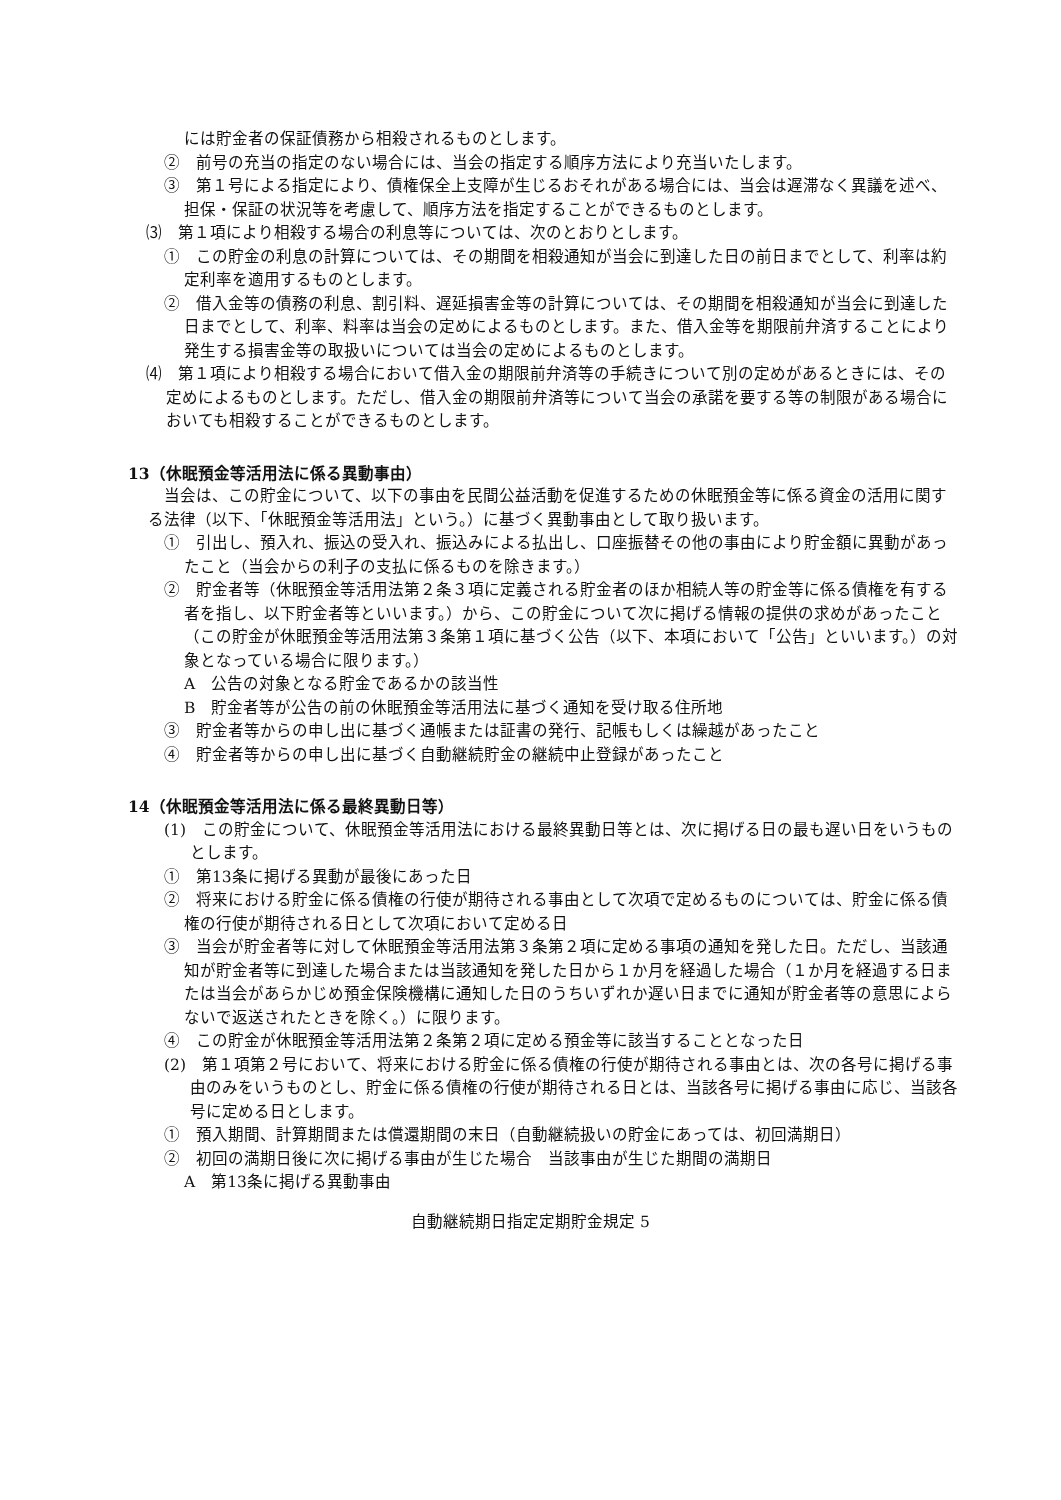には貯金者の保証債務から相殺されるものとします。
②　前号の充当の指定のない場合には、当会の指定する順序方法により充当いたします。
③　第１号による指定により、債権保全上支障が生じるおそれがある場合には、当会は遅滞なく異議を述べ、担保・保証の状況等を考慮して、順序方法を指定することができるものとします。
⑶　第１項により相殺する場合の利息等については、次のとおりとします。
①　この貯金の利息の計算については、その期間を相殺通知が当会に到達した日の前日までとして、利率は約定利率を適用するものとします。
②　借入金等の債務の利息、割引料、遅延損害金等の計算については、その期間を相殺通知が当会に到達した日までとして、利率、料率は当会の定めによるものとします。また、借入金等を期限前弁済することにより発生する損害金等の取扱いについては当会の定めによるものとします。
⑷　第１項により相殺する場合において借入金の期限前弁済等の手続きについて別の定めがあるときには、その定めによるものとします。ただし、借入金の期限前弁済等について当会の承諾を要する等の制限がある場合においても相殺することができるものとします。
13（休眠預金等活用法に係る異動事由）
当会は、この貯金について、以下の事由を民間公益活動を促進するための休眠預金等に係る資金の活用に関する法律（以下、「休眠預金等活用法」という。）に基づく異動事由として取り扱います。
①　引出し、預入れ、振込の受入れ、振込みによる払出し、口座振替その他の事由により貯金額に異動があったこと（当会からの利子の支払に係るものを除きます。）
②　貯金者等（休眠預金等活用法第２条３項に定義される貯金者のほか相続人等の貯金等に係る債権を有する者を指し、以下貯金者等といいます。）から、この貯金について次に掲げる情報の提供の求めがあったこと（この貯金が休眠預金等活用法第３条第１項に基づく公告（以下、本項において「公告」といいます。）の対象となっている場合に限ります。）
A　公告の対象となる貯金であるかの該当性
B　貯金者等が公告の前の休眠預金等活用法に基づく通知を受け取る住所地
③　貯金者等からの申し出に基づく通帳または証書の発行、記帳もしくは繰越があったこと
④　貯金者等からの申し出に基づく自動継続貯金の継続中止登録があったこと
14（休眠預金等活用法に係る最終異動日等）
(1)　この貯金について、休眠預金等活用法における最終異動日等とは、次に掲げる日の最も遅い日をいうものとします。
①　第13条に掲げる異動が最後にあった日
②　将来における貯金に係る債権の行使が期待される事由として次項で定めるものについては、貯金に係る債権の行使が期待される日として次項において定める日
③　当会が貯金者等に対して休眠預金等活用法第３条第２項に定める事項の通知を発した日。ただし、当該通知が貯金者等に到達した場合または当該通知を発した日から１か月を経過した場合（１か月を経過する日または当会があらかじめ預金保険機構に通知した日のうちいずれか遅い日までに通知が貯金者等の意思によらないで返送されたときを除く。）に限ります。
④　この貯金が休眠預金等活用法第２条第２項に定める預金等に該当することとなった日
(2)　第１項第２号において、将来における貯金に係る債権の行使が期待される事由とは、次の各号に掲げる事由のみをいうものとし、貯金に係る債権の行使が期待される日とは、当該各号に掲げる事由に応じ、当該各号に定める日とします。
①　預入期間、計算期間または償還期間の末日（自動継続扱いの貯金にあっては、初回満期日）
②　初回の満期日後に次に掲げる事由が生じた場合　当該事由が生じた期間の満期日
A　第13条に掲げる異動事由
自動継続期日指定定期貯金規定 5